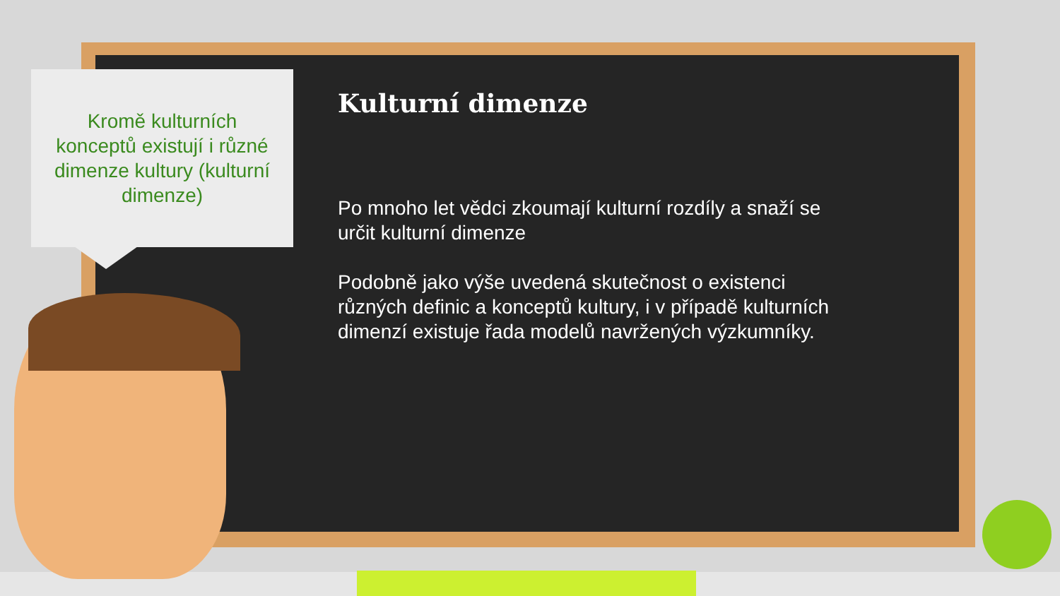Kromě kulturních
konceptů existují i různé
dimenze kultury (kulturní
dimenze)
Kulturní dimenze
Po mnoho let vědci zkoumají kulturní rozdíly a snaží se určit kulturní dimenze
Podobně jako výše uvedená skutečnost o existenci různých definic a konceptů kultury, i v případě kulturních dimenzí existuje řada modelů navržených výzkumníky.